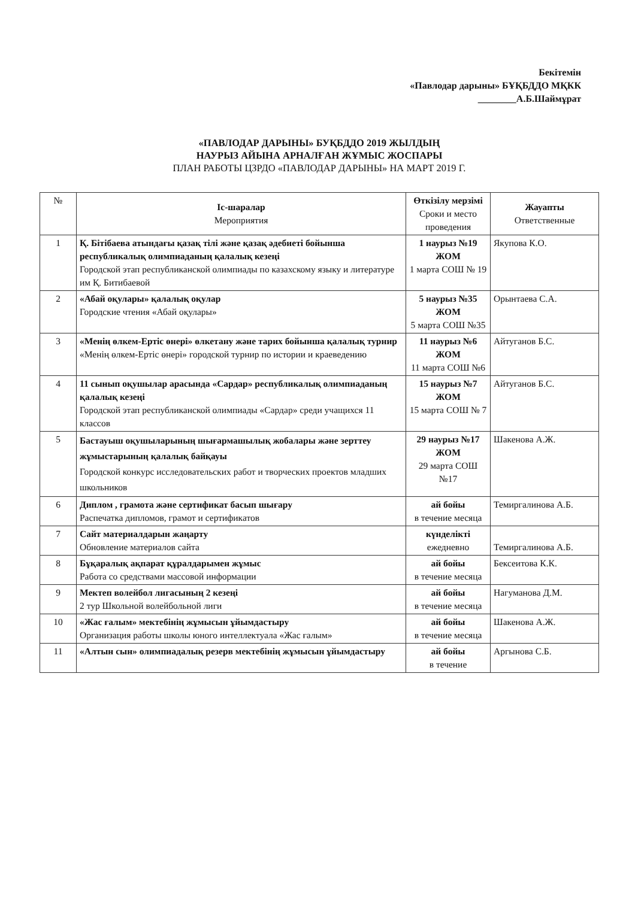Бекітемін
«Павлодар дарыны» БҰҚБДДО МҚКК
________А.Б.Шаймұрат
«ПАВЛОДАР ДАРЫНЫ» БУҚБДДО 2019 ЖЫЛДЫҢ
НАУРЫЗ АЙЫНА АРНАЛҒАН ЖҰМЫС ЖОСПАРЫ
ПЛАН РАБОТЫ ЦЗРДО «ПАВЛОДАР ДАРЫНЫ» НА МАРТ 2019 Г.
| № | Іс-шаралар Мероприятия | Өткізілу мерзімі Сроки и место проведения | Жауапты Ответственные |
| --- | --- | --- | --- |
| 1 | Қ. Бітібаева атындағы қазақ тілі және қазақ әдебиеті бойынша республикалық олимпиаданың қалалық кезеңі Городской этап республиканской олимпиады по казахскому языку и литературе им Қ. Битибаевой | 1 наурыз №19 ЖОМ 1 марта СОШ № 19 | Якупова К.О. |
| 2 | «Абай оқулары» қалалық оқулар Городские чтения «Абай оқулары» | 5 наурыз №35 ЖОМ 5 марта СОШ №35 | Орынтаева С.А. |
| 3 | «Менің өлкем-Ертіс өнері» өлкетану және тарих бойынша қалалық турнир «Менің өлкем-Ертіс өнері» городской турнир по истории и краеведению | 11 наурыз №6 ЖОМ 11 марта СОШ №6 | Айтуганов Б.С. |
| 4 | 11 сынып оқушылар арасында «Сардар» республикалық олимпиаданың қалалық кезеңі Городской этап республиканской олимпиады «Сардар» среди учащихся 11 классов | 15 наурыз №7 ЖОМ 15 марта СОШ № 7 | Айтуганов Б.С. |
| 5 | Бастауыш оқушыларының шығармашылық жобалары және зерттеу жұмыстарының қалалық байқауы Городской конкурс исследовательских работ и творческих проектов младших школьников | 29 наурыз №17 ЖОМ 29 марта СОШ №17 | Шакенова А.Ж. |
| 6 | Диплом , грамота және сертификат басып шығару Распечатка дипломов, грамот и сертификатов | ай бойы в течение месяца | Темиргалинова А.Б. |
| 7 | Сайт материалдарын жаңарту Обновление материалов сайта | күнделікті ежедневно | Темиргалинова А.Б. |
| 8 | Бұқаралық ақпарат құралдарымен жұмыс Работа со средствами массовой информации | ай бойы в течение месяца | Бексеитова К.К. |
| 9 | Мектеп волейбол лигасының 2 кезеңі 2 тур Школьной волейбольной лиги | ай бойы в течение месяца | Нагуманова Д.М. |
| 10 | «Жас ғалым» мектебінің жұмысын ұйымдастыру Организация работы школы юного интеллектуала «Жас ғалым» | ай бойы в течение месяца | Шакенова А.Ж. |
| 11 | «Алтын сын» олимпиадалық резерв мектебінің жұмысын ұйымдастыру | ай бойы в течение | Аргынова С.Б. |